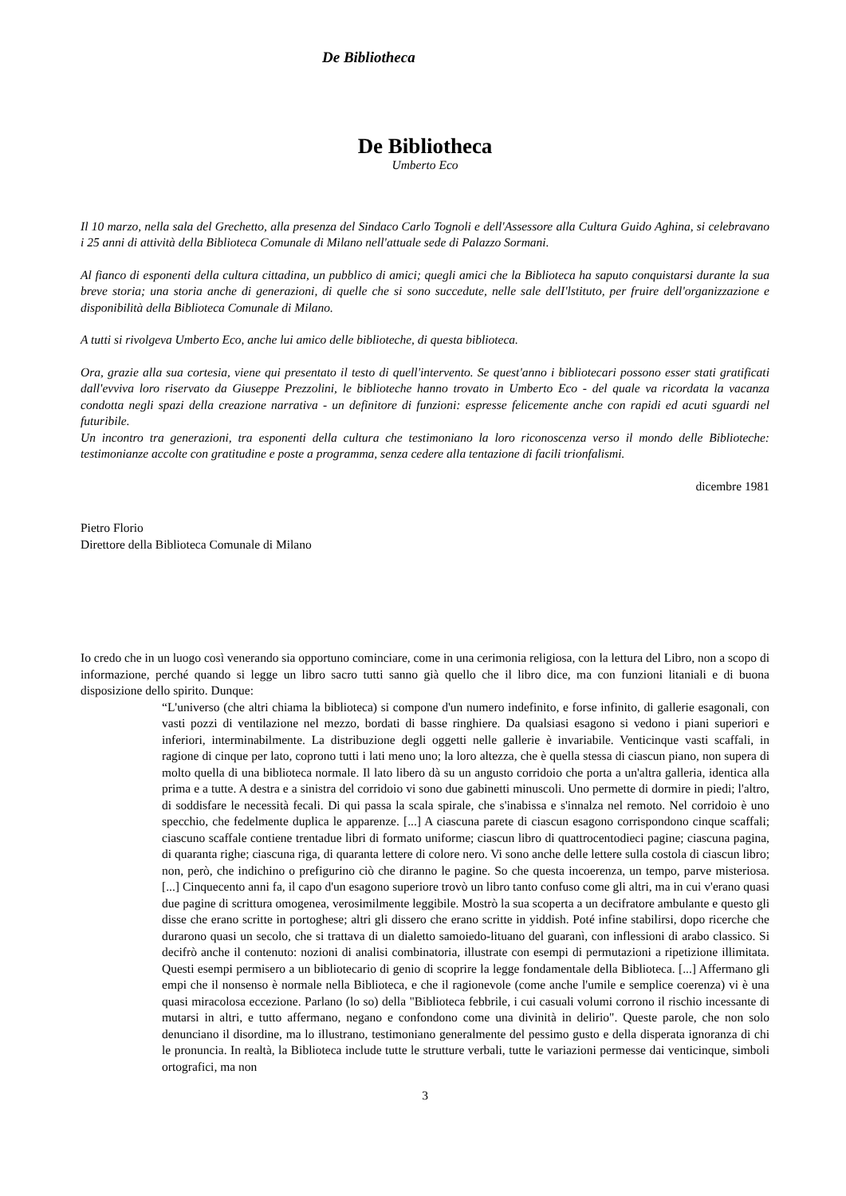De Bibliotheca
De Bibliotheca
Umberto Eco
Il 10 marzo, nella sala del Grechetto, alla presenza del Sindaco Carlo Tognoli e dell'Assessore alla Cultura Guido Aghina, si celebravano i 25 anni di attività della Biblioteca Comunale di Milano nell'attuale sede di Palazzo Sormani.
Al fianco di esponenti della cultura cittadina, un pubblico di amici; quegli amici che la Biblioteca ha saputo conquistarsi durante la sua breve storia; una storia anche di generazioni, di quelle che si sono succedute, nelle sale delI'lstituto, per fruire dell'organizzazione e disponibilità della Biblioteca Comunale di Milano.
A tutti si rivolgeva Umberto Eco, anche lui amico delle biblioteche, di questa biblioteca.
Ora, grazie alla sua cortesia, viene qui presentato il testo di quell'intervento. Se quest'anno i bibliotecari possono esser stati gratificati dall'evviva loro riservato da Giuseppe Prezzolini, le biblioteche hanno trovato in Umberto Eco - del quale va ricordata la vacanza condotta negli spazi della creazione narrativa - un definitore di funzioni: espresse felicemente anche con rapidi ed acuti sguardi nel futuribile.
Un incontro tra generazioni, tra esponenti della cultura che testimoniano la loro riconoscenza verso il mondo delle Biblioteche: testimonianze accolte con gratitudine e poste a programma, senza cedere alla tentazione di facili trionfalismi.
dicembre 1981
Pietro Florio
Direttore della Biblioteca Comunale di Milano
Io credo che in un luogo così venerando sia opportuno cominciare, come in una cerimonia religiosa, con la lettura del Libro, non a scopo di informazione, perché quando si legge un libro sacro tutti sanno già quello che il libro dice, ma con funzioni litaniali e di buona disposizione dello spirito. Dunque:
“L'universo (che altri chiama la biblioteca) si compone d'un numero indefinito, e forse infinito, di gallerie esagonali, con vasti pozzi di ventilazione nel mezzo, bordati di basse ringhiere. Da qualsiasi esagono si vedono i piani superiori e inferiori, interminabilmente. La distribuzione degli oggetti nelle gallerie è invariabile. Venticinque vasti scaffali, in ragione di cinque per lato, coprono tutti i lati meno uno; la loro altezza, che è quella stessa di ciascun piano, non supera di molto quella di una biblioteca normale. Il lato libero dà su un angusto corridoio che porta a un'altra galleria, identica alla prima e a tutte. A destra e a sinistra del corridoio vi sono due gabinetti minuscoli. Uno permette di dormire in piedi; l'altro, di soddisfare le necessità fecali. Di qui passa la scala spirale, che s'inabissa e s'innalza nel remoto. Nel corridoio è uno specchio, che fedelmente duplica le apparenze. [...] A ciascuna parete di ciascun esagono corrispondono cinque scaffali; ciascuno scaffale contiene trentadue libri di formato uniforme; ciascun libro di quattrocentodieci pagine; ciascuna pagina, di quaranta righe; ciascuna riga, di quaranta lettere di colore nero. Vi sono anche delle lettere sulla costola di ciascun libro; non, però, che indichino o prefigurino ciò che diranno le pagine. So che questa incoerenza, un tempo, parve misteriosa. [...] Cinquecento anni fa, il capo d'un esagono superiore trovò un libro tanto confuso come gli altri, ma in cui v'erano quasi due pagine di scrittura omogenea, verosimilmente leggibile. Mostrò la sua scoperta a un decifratore ambulante e questo gli disse che erano scritte in portoghese; altri gli dissero che erano scritte in yiddish. Poté infine stabilirsi, dopo ricerche che durarono quasi un secolo, che si trattava di un dialetto samoiedo-lituano del guaranì, con inflessioni di arabo classico. Si decifrò anche il contenuto: nozioni di analisi combinatoria, illustrate con esempi di permutazioni a ripetizione illimitata. Questi esempi permisero a un bibliotecario di genio di scoprire la legge fondamentale della Biblioteca. [...] Affermano gli empi che il nonsenso è normale nella Biblioteca, e che il ragionevole (come anche l'umile e semplice coerenza) vi è una quasi miracolosa eccezione. Parlano (lo so) della "Biblioteca febbrile, i cui casuali volumi corrono il rischio incessante di mutarsi in altri, e tutto affermano, negano e confondono come una divinità in delirio". Queste parole, che non solo denunciano il disordine, ma lo illustrano, testimoniano generalmente del pessimo gusto e della disperata ignoranza di chi le pronuncia. In realtà, la Biblioteca include tutte le strutture verbali, tutte le variazioni permesse dai venticinque, simboli ortografici, ma non
3